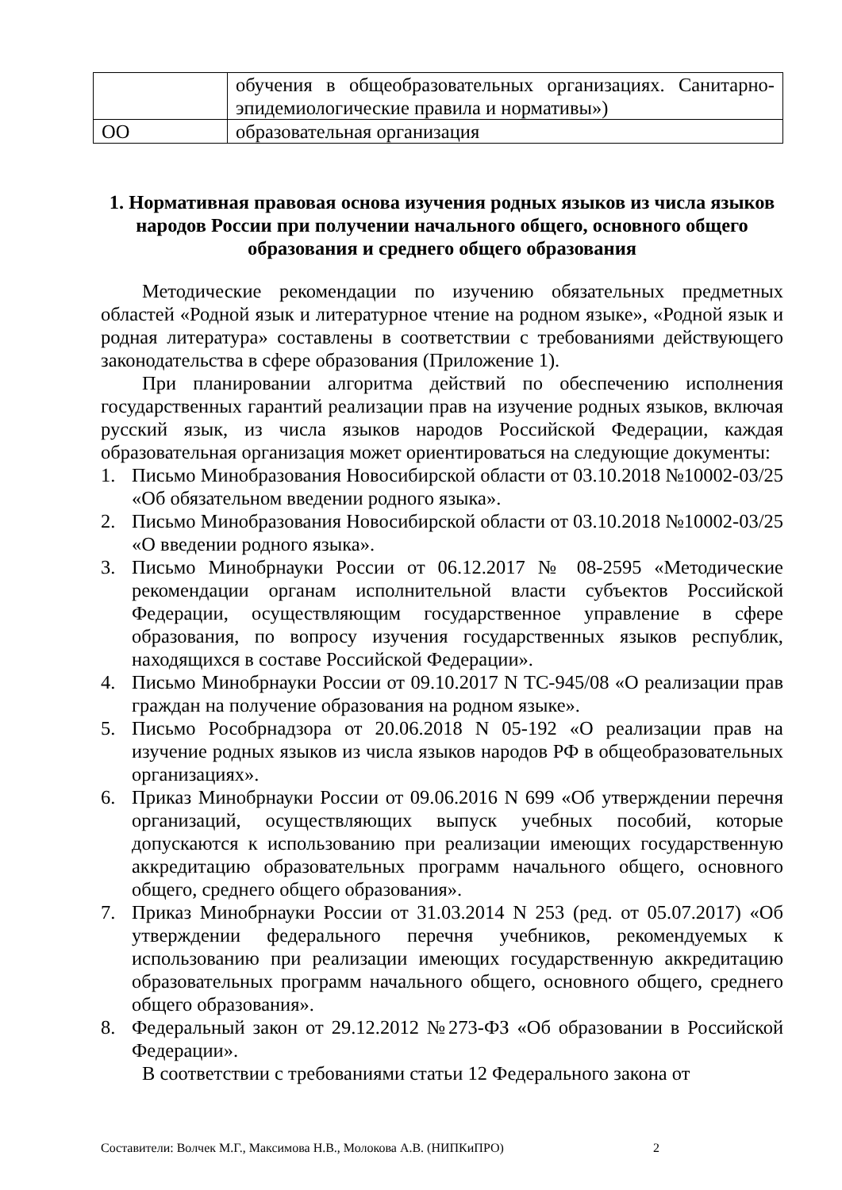| | обучения в общеобразовательных организациях. Санитарно-эпидемиологические правила и нормативы») |
| ОО | образовательная организация |
1. Нормативная правовая основа изучения родных языков из числа языков народов России при получении начального общего, основного общего образования и среднего общего образования
Методические рекомендации по изучению обязательных предметных областей «Родной язык и литературное чтение на родном языке», «Родной язык и родная литература» составлены в соответствии с требованиями действующего законодательства в сфере образования (Приложение 1).
При планировании алгоритма действий по обеспечению исполнения государственных гарантий реализации прав на изучение родных языков, включая русский язык, из числа языков народов Российской Федерации, каждая образовательная организация может ориентироваться на следующие документы:
1. Письмо Минобразования Новосибирской области от 03.10.2018 №10002-03/25 «Об обязательном введении родного языка».
2. Письмо Минобразования Новосибирской области от 03.10.2018 №10002-03/25 «О введении родного языка».
3. Письмо Минобрнауки России от 06.12.2017 № 08-2595 «Методические рекомендации органам исполнительной власти субъектов Российской Федерации, осуществляющим государственное управление в сфере образования, по вопросу изучения государственных языков республик, находящихся в составе Российской Федерации».
4. Письмо Минобрнауки России от 09.10.2017 N ТС-945/08 «О реализации прав граждан на получение образования на родном языке».
5. Письмо Рособрнадзора от 20.06.2018 N 05-192 «О реализации прав на изучение родных языков из числа языков народов РФ в общеобразовательных организациях».
6. Приказ Минобрнауки России от 09.06.2016 N 699 «Об утверждении перечня организаций, осуществляющих выпуск учебных пособий, которые допускаются к использованию при реализации имеющих государственную аккредитацию образовательных программ начального общего, основного общего, среднего общего образования».
7. Приказ Минобрнауки России от 31.03.2014 N 253 (ред. от 05.07.2017) «Об утверждении федерального перечня учебников, рекомендуемых к использованию при реализации имеющих государственную аккредитацию образовательных программ начального общего, основного общего, среднего общего образования».
8. Федеральный закон от 29.12.2012 №273-ФЗ «Об образовании в Российской Федерации».
В соответствии с требованиями статьи 12 Федерального закона от
Составители: Волчек М.Г., Максимова Н.В., Молокова А.В. (НИПКиПРО)
2